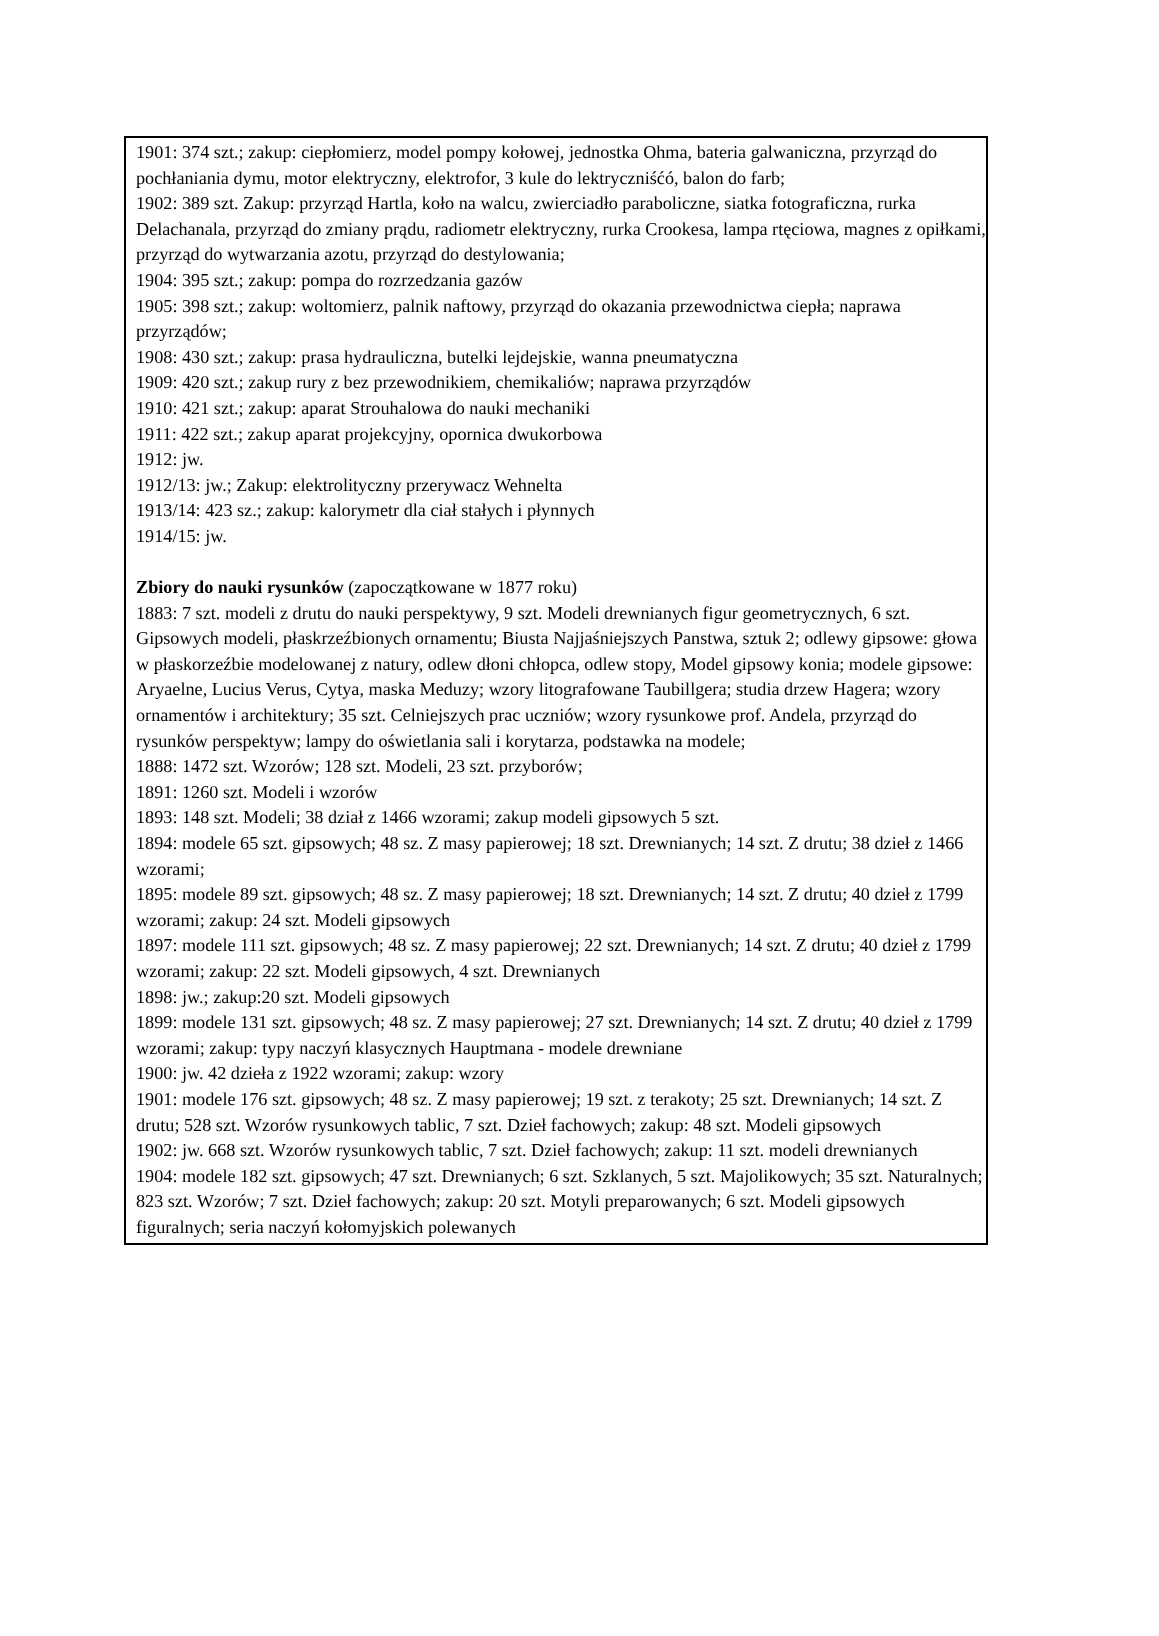1901: 374 szt.; zakup: ciepłomierz, model pompy kołowej, jednostka Ohma, bateria galwaniczna, przyrząd do pochłaniania dymu, motor elektryczny, elektrofor, 3 kule do lektryczniśćó, balon do farb;
1902: 389 szt. Zakup: przyrząd Hartla, koło na walcu, zwierciadło paraboliczne, siatka fotograficzna, rurka Delachanala, przyrząd do zmiany prądu, radiometr elektryczny, rurka Crookesa, lampa rtęciowa, magnes z opiłkami, przyrząd do wytwarzania azotu, przyrząd do destylowania;
1904: 395 szt.; zakup: pompa do rozrzedzania gazów
1905: 398 szt.; zakup: woltomierz, palnik naftowy, przyrząd do okazania przewodnictwa ciepła; naprawa przyrządów;
1908: 430 szt.; zakup: prasa hydrauliczna, butelki lejdejskie, wanna pneumatyczna
1909: 420 szt.; zakup rury z bez przewodnikiem, chemikaliów; naprawa przyrządów
1910: 421 szt.; zakup: aparat Strouhalowa do nauki mechaniki
1911: 422 szt.; zakup aparat projekcyjny, opornica dwukorbowa
1912: jw.
1912/13: jw.; Zakup: elektrolityczny przerywacz Wehnelta
1913/14: 423 sz.; zakup: kalorymetr dla ciał stałych i płynnych
1914/15: jw.
Zbiory do nauki rysunków (zapoczątkowane w 1877 roku)
1883: 7 szt. modeli z drutu do nauki perspektywy, 9 szt. Modeli drewnianych figur geometrycznych, 6 szt. Gipsowych modeli, płaskrzeźbionych ornamentu; Biusta Najjaśniejszych Panstwa, sztuk 2; odlewy gipsowe: głowa w płaskorzeźbie modelowanej z natury, odlew dłoni chłopca, odlew stopy, Model gipsowy konia; modele gipsowe: Aryaelne, Lucius Verus, Cytya, maska Meduzy; wzory litografowane Taubillgera; studia drzew Hagera; wzory ornamentów i architektury; 35 szt. Celniejszych prac uczniów; wzory rysunkowe prof. Andela, przyrząd do rysunków perspektyw; lampy do oświetlania sali i korytarza, podstawka na modele;
1888: 1472 szt. Wzorów; 128 szt. Modeli, 23 szt. przyborów;
1891: 1260 szt. Modeli i wzorów
1893: 148 szt. Modeli; 38 dział z 1466 wzorami; zakup modeli gipsowych 5 szt.
1894: modele 65 szt. gipsowych; 48 sz. Z masy papierowej; 18 szt. Drewnianych; 14 szt. Z drutu; 38 dzieł z 1466 wzorami;
1895: modele 89 szt. gipsowych; 48 sz. Z masy papierowej; 18 szt. Drewnianych; 14 szt. Z drutu; 40 dzieł z 1799 wzorami; zakup: 24 szt. Modeli gipsowych
1897: modele 111 szt. gipsowych; 48 sz. Z masy papierowej; 22 szt. Drewnianych; 14 szt. Z drutu; 40 dzieł z 1799 wzorami; zakup: 22 szt. Modeli gipsowych, 4 szt. Drewnianych
1898: jw.; zakup:20 szt. Modeli gipsowych
1899: modele 131 szt. gipsowych; 48 sz. Z masy papierowej; 27 szt. Drewnianych; 14 szt. Z drutu; 40 dzieł z 1799 wzorami; zakup: typy naczyń klasycznych Hauptmana - modele drewniane
1900: jw. 42 dzieła z 1922 wzorami; zakup: wzory
1901: modele 176 szt. gipsowych; 48 sz. Z masy papierowej; 19 szt. z terakoty; 25 szt. Drewnianych; 14 szt. Z drutu; 528 szt. Wzorów rysunkowych tablic, 7 szt. Dzieł fachowych; zakup: 48 szt. Modeli gipsowych
1902: jw. 668 szt. Wzorów rysunkowych tablic, 7 szt. Dzieł fachowych; zakup: 11 szt. modeli drewnianych
1904: modele 182 szt. gipsowych; 47 szt. Drewnianych; 6 szt. Szklanych, 5 szt. Majolikowych; 35 szt. Naturalnych; 823 szt. Wzorów; 7 szt. Dzieł fachowych; zakup: 20 szt. Motyli preparowanych; 6 szt. Modeli gipsowych figuralnych; seria naczyń kołomyjskich polewanych